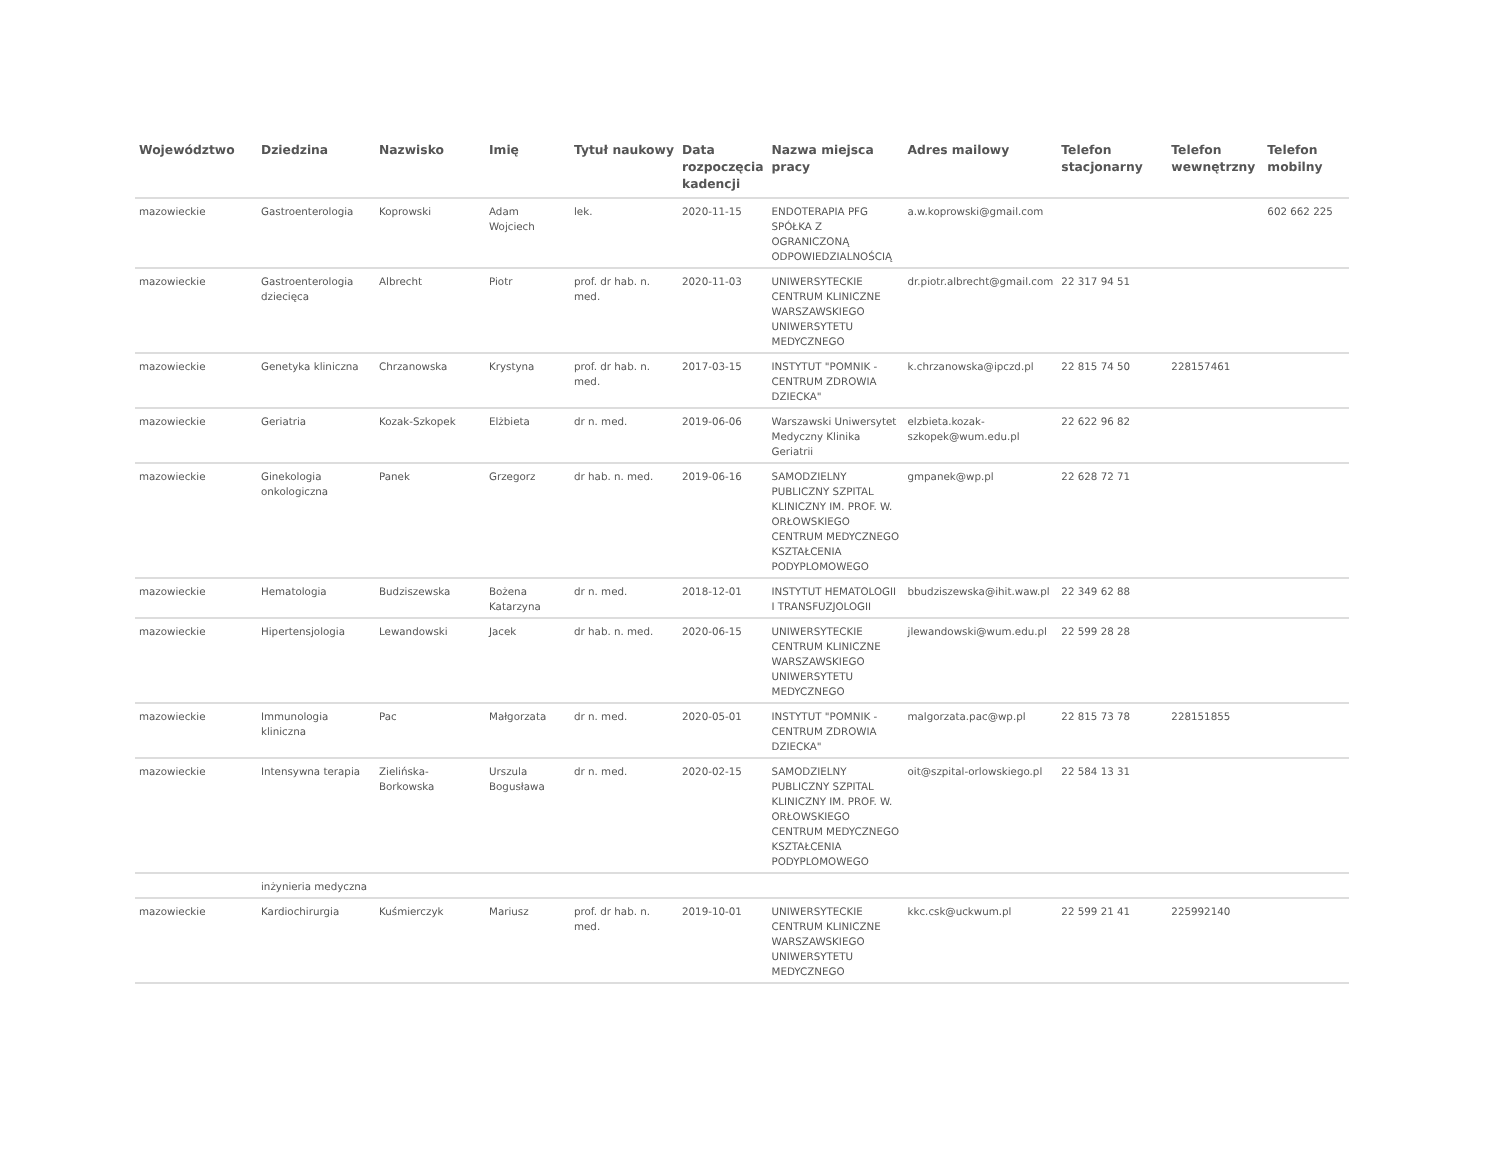| Województwo | Dziedzina | Nazwisko | Imię | Tytuł naukowy | Data rozpoczęcia kadencji | Nazwa miejsca pracy | Adres mailowy | Telefon stacjonarny | Telefon wewnętrzny | Telefon mobilny |
| --- | --- | --- | --- | --- | --- | --- | --- | --- | --- | --- |
| mazowieckie | Gastroenterologia | Koprowski | Adam Wojciech | lek. | 2020-11-15 | ENDOTERAPIA PFG SPÓŁKA Z OGRANICZONĄ ODPOWIEDZIALNOŚCIĄ | a.w.koprowski@gmail.com | | | 602 662 225 |
| mazowieckie | Gastroenterologia dziecięca | Albrecht | Piotr | prof. dr hab. n. med. | 2020-11-03 | UNIWERSYTECKIE CENTRUM KLINICZNE WARSZAWSKIEGO UNIWERSYTETU MEDYCZNEGO | dr.piotr.albrecht@gmail.com | 22 317 94 51 | | |
| mazowieckie | Genetyka kliniczna | Chrzanowska | Krystyna | prof. dr hab. n. med. | 2017-03-15 | INSTYTUT "POMNIK - CENTRUM ZDROWIA DZIECKA" | k.chrzanowska@ipczd.pl | 22 815 74 50 | 228157461 | |
| mazowieckie | Geriatria | Kozak-Szkopek | Elżbieta | dr n. med. | 2019-06-06 | Warszawski Uniwersytet Medyczny Klinika Geriatrii | elzbieta.kozak-szkopek@wum.edu.pl | 22 622 96 82 | | |
| mazowieckie | Ginekologia onkologiczna | Panek | Grzegorz | dr hab. n. med. | 2019-06-16 | SAMODZIELNY PUBLICZNY SZPITAL KLINICZNY IM. PROF. W. ORŁOWSKIEGO CENTRUM MEDYCZNEGO KSZTAŁCENIA PODYPLOMOWEGO | gmpanek@wp.pl | 22 628 72 71 | | |
| mazowieckie | Hematologia | Budziszewska | Bożena Katarzyna | dr n. med. | 2018-12-01 | INSTYTUT HEMATOLOGII I TRANSFUZJOLOGII | bbudziszewska@ihit.waw.pl | 22 349 62 88 | | |
| mazowieckie | Hipertensjologia | Lewandowski | Jacek | dr hab. n. med. | 2020-06-15 | UNIWERSYTECKIE CENTRUM KLINICZNE WARSZAWSKIEGO UNIWERSYTETU MEDYCZNEGO | jlewandowski@wum.edu.pl | 22 599 28 28 | | |
| mazowieckie | Immunologia kliniczna | Pac | Małgorzata | dr n. med. | 2020-05-01 | INSTYTUT "POMNIK - CENTRUM ZDROWIA DZIECKA" | malgorzata.pac@wp.pl | 22 815 73 78 | 228151855 | |
| mazowieckie | Intensywna terapia | Zielińska-Borkowska | Urszula Bogusława | dr n. med. | 2020-02-15 | SAMODZIELNY PUBLICZNY SZPITAL KLINICZNY IM. PROF. W. ORŁOWSKIEGO CENTRUM MEDYCZNEGO KSZTAŁCENIA PODYPLOMOWEGO | oit@szpital-orlowskiego.pl | 22 584 13 31 | | |
| | inżynieria medyczna | | | | | | | | | |
| mazowieckie | Kardiochirurgia | Kuśmierczyk | Mariusz | prof. dr hab. n. med. | 2019-10-01 | UNIWERSYTECKIE CENTRUM KLINICZNE WARSZAWSKIEGO UNIWERSYTETU MEDYCZNEGO | kkc.csk@uckwum.pl | 22 599 21 41 | 225992140 | |